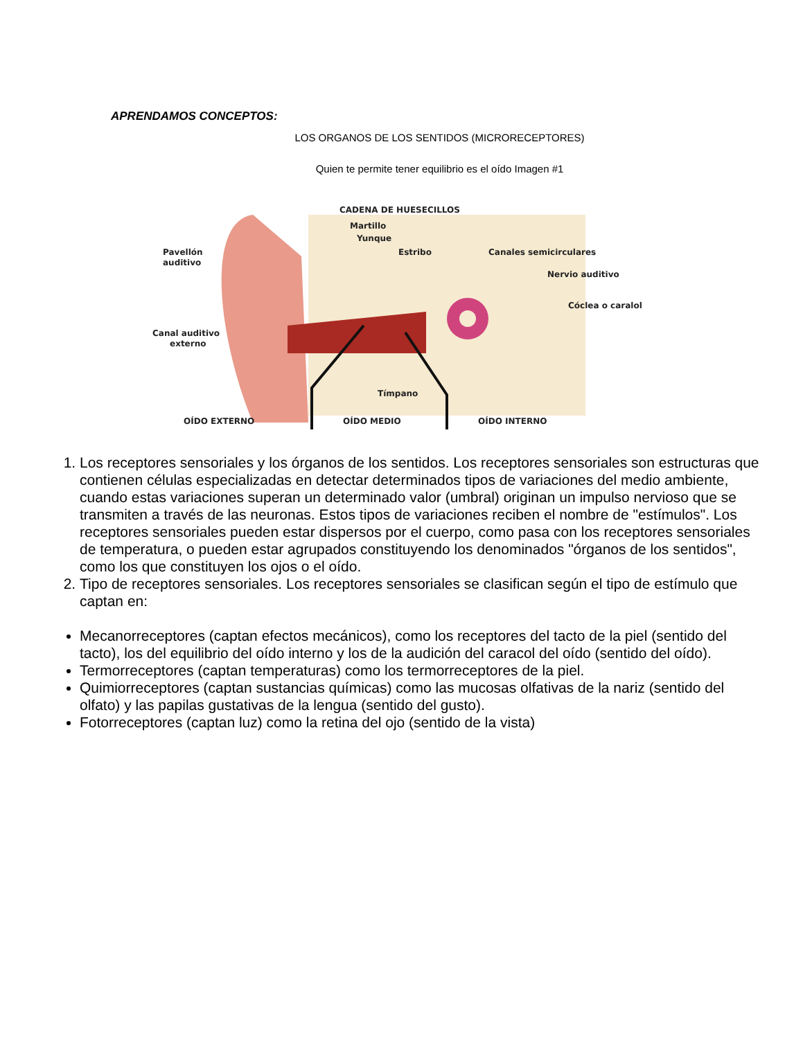APRENDAMOS CONCEPTOS:
LOS ORGANOS DE LOS SENTIDOS (MICRORECEPTORES)
Quien te permite tener equilibrio es el oído Imagen #1
CADENA DE HUESECILLOS
Martillo
Yunque
Estribo
Canales semicirculares
Nervio auditivo
Cóclea o caralol
Pavellón
auditivo
Canal auditivo
externo
Tímpano
OÍDO EXTERNO
OÍDO MEDIO
OÍDO INTERNO
1. Los receptores sensoriales y los órganos de los sentidos. Los receptores sensoriales son estructuras que contienen células especializadas en detectar determinados tipos de variaciones del medio ambiente, cuando estas variaciones superan un determinado valor (umbral) originan un impulso nervioso que se transmiten a través de las neuronas. Estos tipos de variaciones reciben el nombre de "estímulos". Los receptores sensoriales pueden estar dispersos por el cuerpo, como pasa con los receptores sensoriales de temperatura, o pueden estar agrupados constituyendo los denominados "órganos de los sentidos", como los que constituyen los ojos o el oído.
2. Tipo de receptores sensoriales. Los receptores sensoriales se clasifican según el tipo de estímulo que captan en:
Mecanorreceptores (captan efectos mecánicos), como los receptores del tacto de la piel (sentido del tacto), los del equilibrio del oído interno y los de la audición del caracol del oído (sentido del oído).
Termorreceptores (captan temperaturas) como los termorreceptores de la piel.
Quimiorreceptores (captan sustancias químicas) como las mucosas olfativas de la nariz (sentido del olfato) y las papilas gustativas de la lengua (sentido del gusto).
Fotorreceptores (captan luz) como la retina del ojo (sentido de la vista)